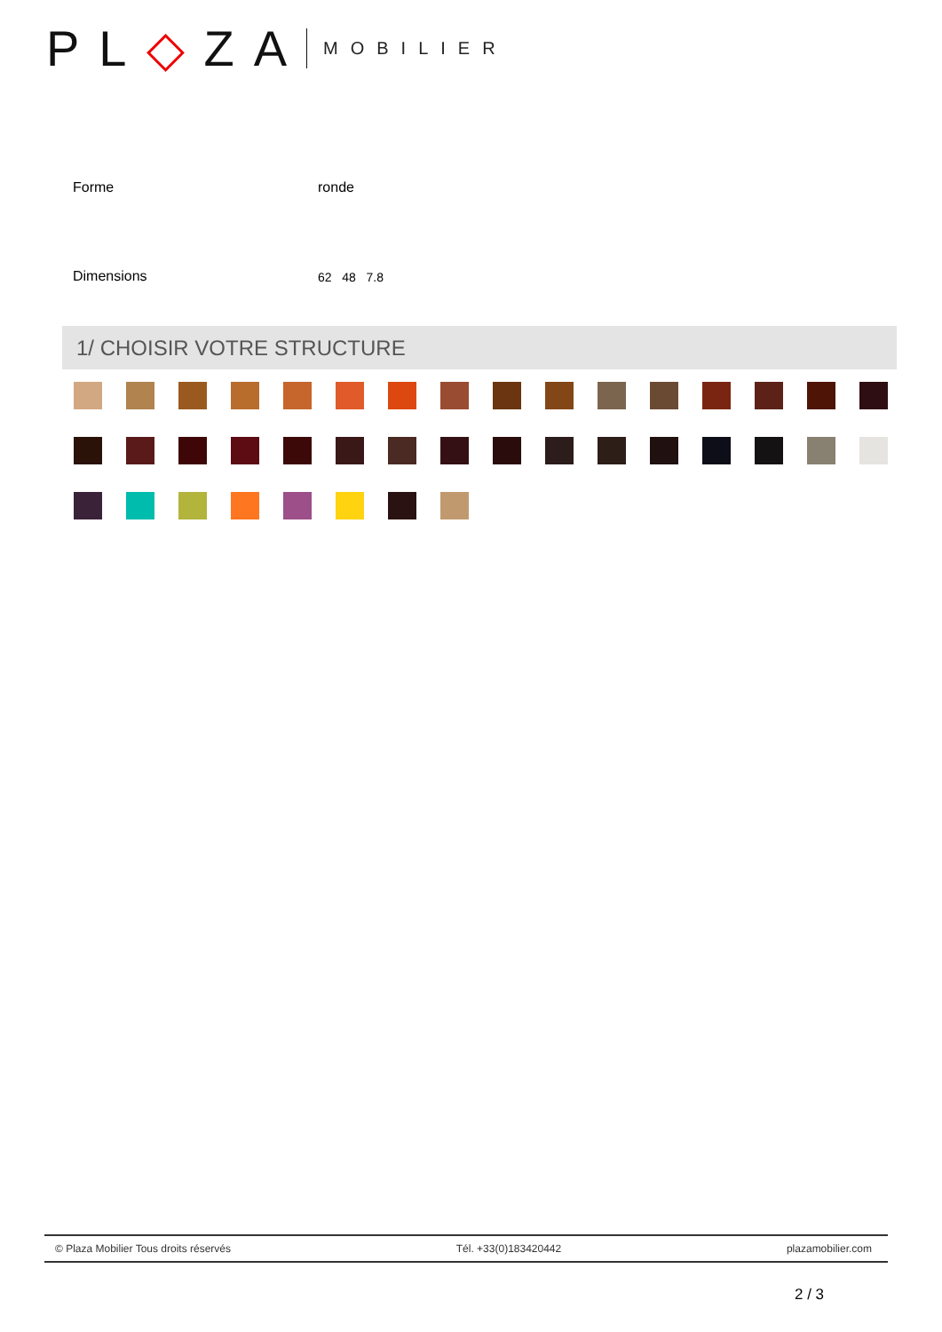PL◇ZA
MOBILIER
| Forme | ronde |
| Dimensions | 62 48 7.8 |
1/ CHOISIR VOTRE STRUCTURE
© Plaza Mobilier Tous droits réservés Tél. +33(0)183420442 plazamobilier.com
2 / 3